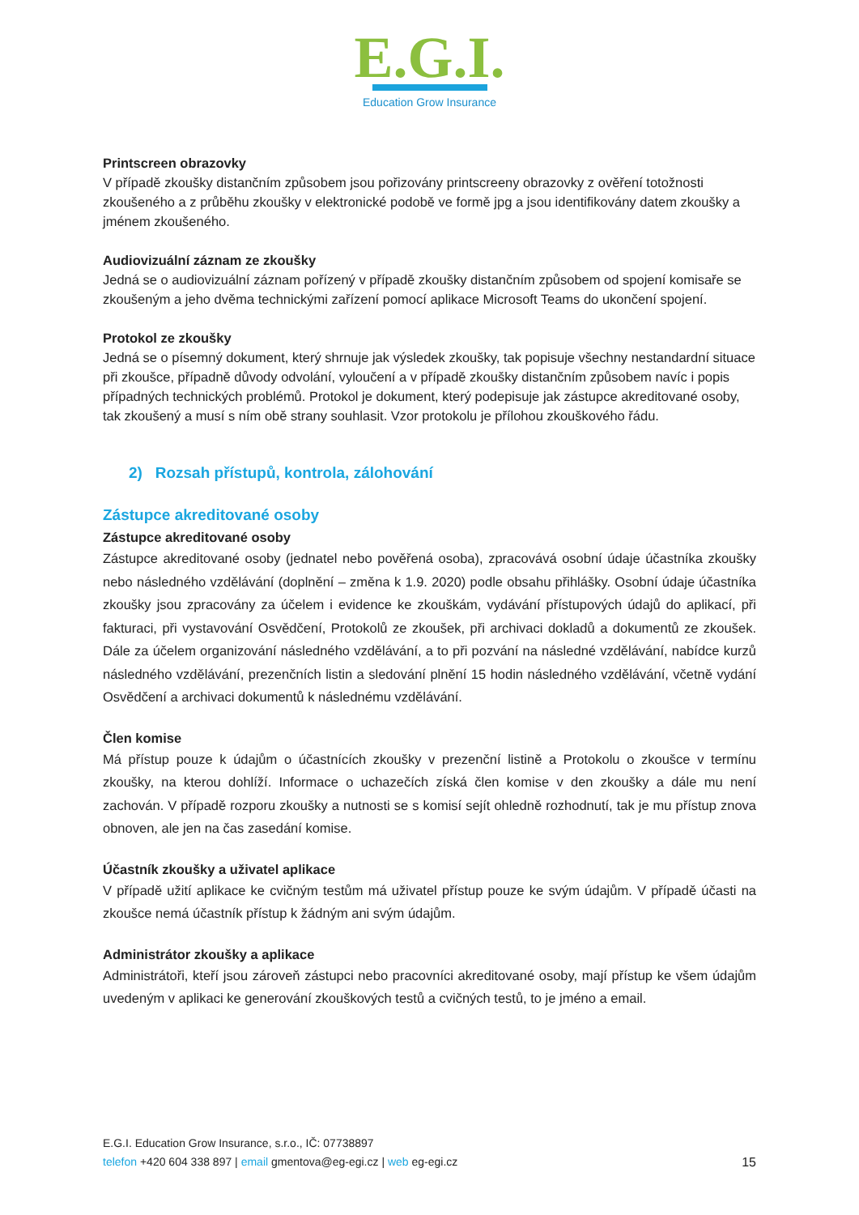E.G.I.
Education Grow Insurance
Printscreen obrazovky
V případě zkoušky distančním způsobem jsou pořizovány printscreeny obrazovky z ověření totožnosti zkoušeného a z průběhu zkoušky v elektronické podobě ve formě jpg a jsou identifikovány datem zkoušky a jménem zkoušeného.
Audiovizuální záznam ze zkoušky
Jedná se o audiovizuální záznam pořízený v případě zkoušky distančním způsobem od spojení komisaře se zkoušeným a jeho dvěma technickými zařízení pomocí aplikace Microsoft Teams do ukončení spojení.
Protokol ze zkoušky
Jedná se o písemný dokument, který shrnuje jak výsledek zkoušky, tak popisuje všechny nestandardní situace při zkoušce, případně důvody odvolání, vyloučení a v případě zkoušky distančním způsobem navíc i popis případných technických problémů. Protokol je dokument, který podepisuje jak zástupce akreditované osoby, tak zkoušený a musí s ním obě strany souhlasit. Vzor protokolu je přílohou zkouškového řádu.
2) Rozsah přístupů, kontrola, zálohování
Zástupce akreditované osoby
Zástupce akreditované osoby
Zástupce akreditované osoby (jednatel nebo pověřená osoba), zpracovává osobní údaje účastníka zkoušky nebo následného vzdělávání (doplnění – změna k 1.9. 2020) podle obsahu přihlášky. Osobní údaje účastníka zkoušky jsou zpracovány za účelem i evidence ke zkouškám, vydávání přístupových údajů do aplikací, při fakturaci, při vystavování Osvědčení, Protokolů ze zkoušek, při archivaci dokladů a dokumentů ze zkoušek. Dále za účelem organizování následného vzdělávání, a to při pozvání na následné vzdělávání, nabídce kurzů následného vzdělávání, prezenčních listin a sledování plnění 15 hodin následného vzdělávání, včetně vydání Osvědčení a archivaci dokumentů k následnému vzdělávání.
Člen komise
Má přístup pouze k údajům o účastnících zkoušky v prezenční listině a Protokolu o zkoušce v termínu zkoušky, na kterou dohlíží. Informace o uchazečích získá člen komise v den zkoušky a dále mu není zachován. V případě rozporu zkoušky a nutnosti se s komisí sejít ohledně rozhodnutí, tak je mu přístup znova obnoven, ale jen na čas zasedání komise.
Účastník zkoušky a uživatel aplikace
V případě užití aplikace ke cvičným testům má uživatel přístup pouze ke svým údajům. V případě účasti na zkoušce nemá účastník přístup k žádným ani svým údajům.
Administrátor zkoušky a aplikace
Administrátoři, kteří jsou zároveň zástupci nebo pracovníci akreditované osoby, mají přístup ke všem údajům uvedeným v aplikaci ke generování zkouškových testů a cvičných testů, to je jméno a email.
E.G.I. Education Grow Insurance, s.r.o., IČ: 07738897
15 telefon +420 604 338 897 | email gmentova@eg-egi.cz | web eg-egi.cz